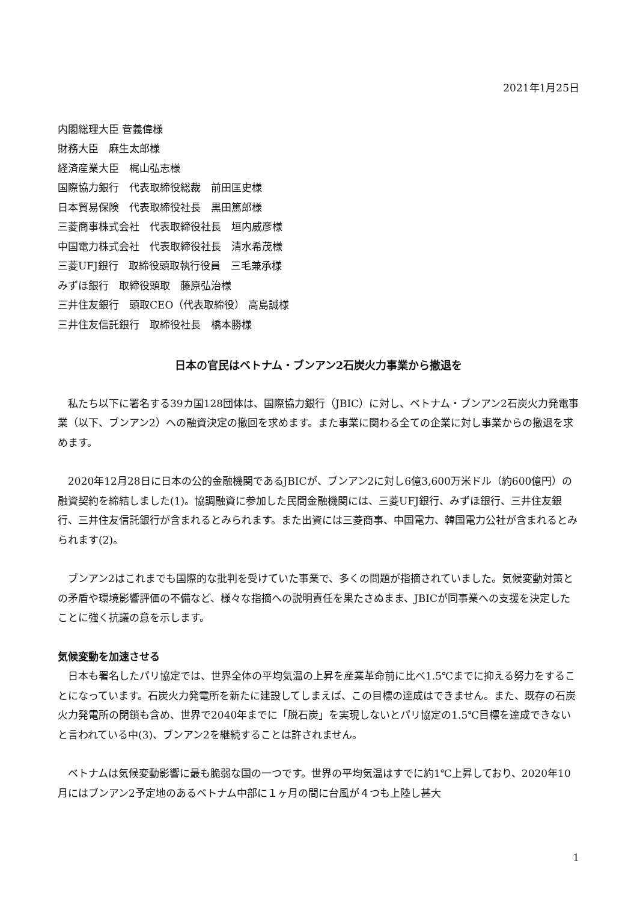2021年1月25日
内閣総理大臣 菅義偉様
財務大臣　麻生太郎様
経済産業大臣　梶山弘志様
国際協力銀行　代表取締役総裁　前田匡史様
日本貿易保険　代表取締役社長　黒田篤郎様
三菱商事株式会社　代表取締役社長　垣内威彦様
中国電力株式会社　代表取締役社長　清水希茂様
三菱UFJ銀行　取締役頭取執行役員　三毛兼承様
みずほ銀行　取締役頭取　藤原弘治様
三井住友銀行　頭取CEO（代表取締役） 高島誠様
三井住友信託銀行　取締役社長　橋本勝様
日本の官民はベトナム・ブンアン2石炭火力事業から撤退を
私たち以下に署名する39カ国128団体は、国際協力銀行（JBIC）に対し、ベトナム・ブンアン2石炭火力発電事業（以下、ブンアン2）への融資決定の撤回を求めます。また事業に関わる全ての企業に対し事業からの撤退を求めます。
2020年12月28日に日本の公的金融機関であるJBICが、ブンアン2に対し6億3,600万米ドル（約600億円）の融資契約を締結しました(1)。協調融資に参加した民間金融機関には、三菱UFJ銀行、みずほ銀行、三井住友銀行、三井住友信託銀行が含まれるとみられます。また出資には三菱商事、中国電力、韓国電力公社が含まれるとみられます(2)。
ブンアン2はこれまでも国際的な批判を受けていた事業で、多くの問題が指摘されていました。気候変動対策との矛盾や環境影響評価の不備など、様々な指摘への説明責任を果たさぬまま、JBICが同事業への支援を決定したことに強く抗議の意を示します。
気候変動を加速させる
日本も署名したパリ協定では、世界全体の平均気温の上昇を産業革命前に比べ1.5℃までに抑える努力をすることになっています。石炭火力発電所を新たに建設してしまえば、この目標の達成はできません。また、既存の石炭火力発電所の閉鎖も含め、世界で2040年までに「脱石炭」を実現しないとパリ協定の1.5℃目標を達成できないと言われている中(3)、ブンアン2を継続することは許されません。
ベトナムは気候変動影響に最も脆弱な国の一つです。世界の平均気温はすでに約1℃上昇しており、2020年10月にはブンアン2予定地のあるベトナム中部に１ヶ月の間に台風が４つも上陸し甚大
1